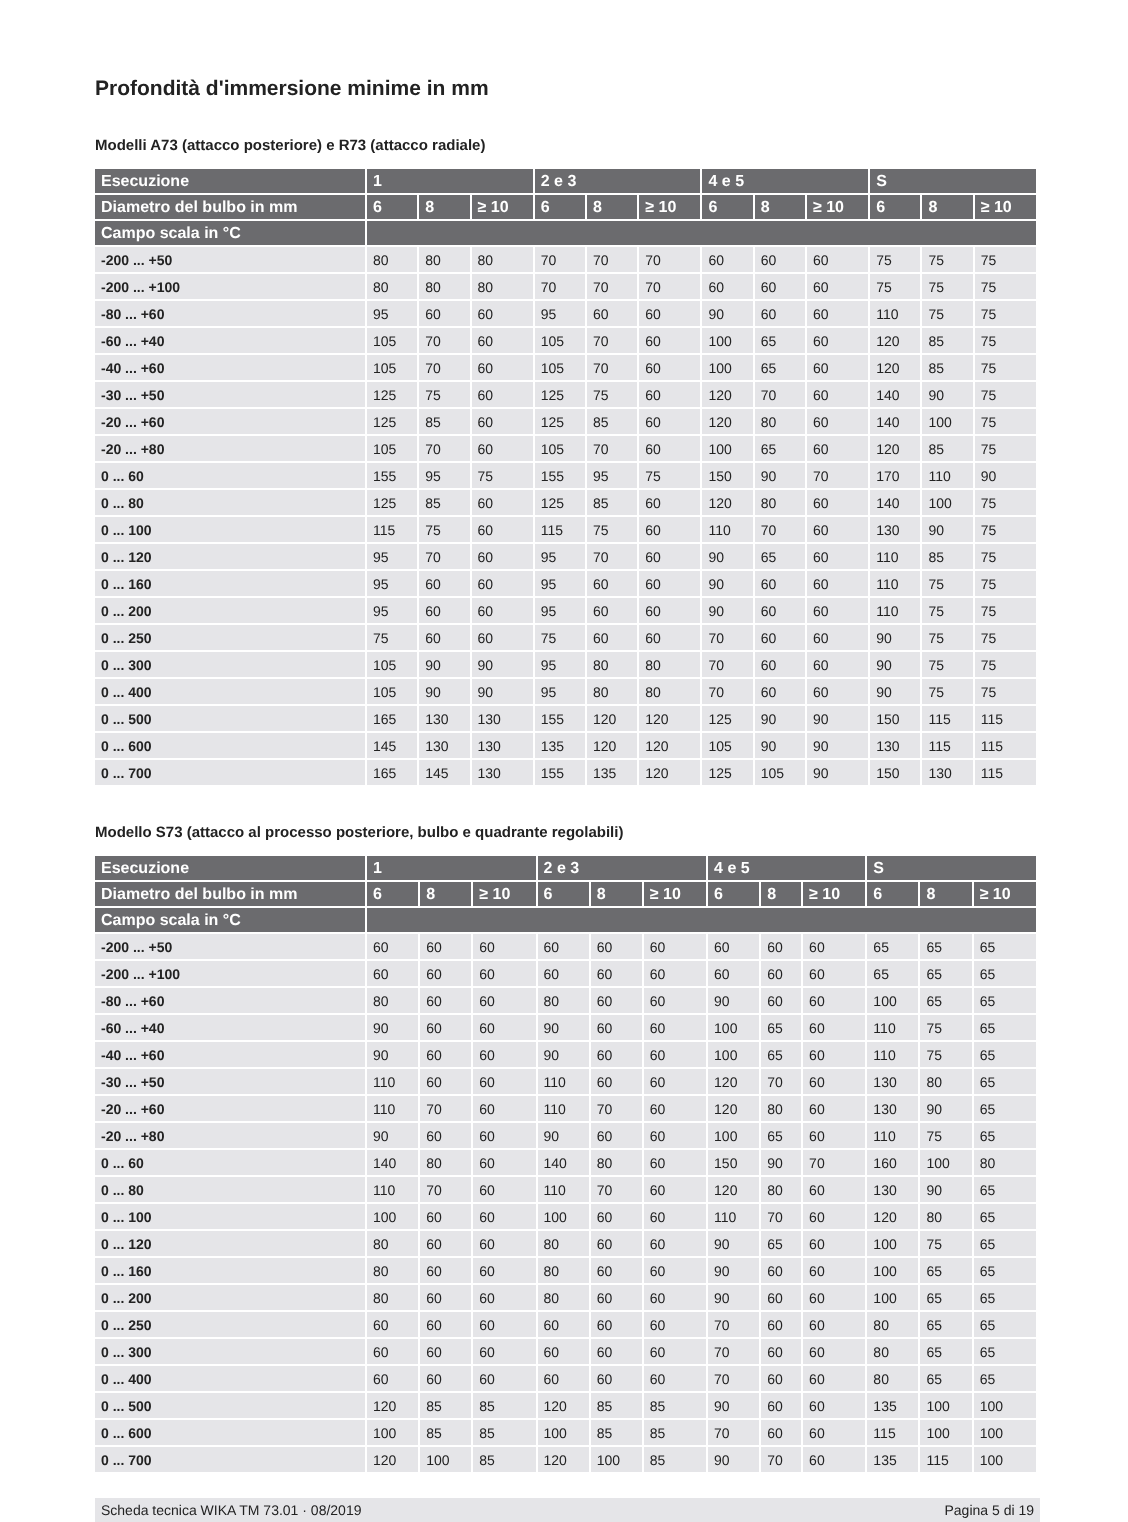Profondità d'immersione minime in mm
Modelli A73 (attacco posteriore) e R73 (attacco radiale)
| Esecuzione | 1 | | | 2 e 3 | | | 4 e 5 | | | S | | |
| --- | --- | --- | --- | --- | --- | --- | --- | --- | --- | --- | --- | --- |
| Diametro del bulbo in mm | 6 | 8 | ≥ 10 | 6 | 8 | ≥ 10 | 6 | 8 | ≥ 10 | 6 | 8 | ≥ 10 |
| Campo scala in °C | | | | | | | | | | | | |
| -200 ... +50 | 80 | 80 | 80 | 70 | 70 | 70 | 60 | 60 | 60 | 75 | 75 | 75 |
| -200 ... +100 | 80 | 80 | 80 | 70 | 70 | 70 | 60 | 60 | 60 | 75 | 75 | 75 |
| -80 ... +60 | 95 | 60 | 60 | 95 | 60 | 60 | 90 | 60 | 60 | 110 | 75 | 75 |
| -60 ... +40 | 105 | 70 | 60 | 105 | 70 | 60 | 100 | 65 | 60 | 120 | 85 | 75 |
| -40 ... +60 | 105 | 70 | 60 | 105 | 70 | 60 | 100 | 65 | 60 | 120 | 85 | 75 |
| -30 ... +50 | 125 | 75 | 60 | 125 | 75 | 60 | 120 | 70 | 60 | 140 | 90 | 75 |
| -20 ... +60 | 125 | 85 | 60 | 125 | 85 | 60 | 120 | 80 | 60 | 140 | 100 | 75 |
| -20 ... +80 | 105 | 70 | 60 | 105 | 70 | 60 | 100 | 65 | 60 | 120 | 85 | 75 |
| 0 ... 60 | 155 | 95 | 75 | 155 | 95 | 75 | 150 | 90 | 70 | 170 | 110 | 90 |
| 0 ... 80 | 125 | 85 | 60 | 125 | 85 | 60 | 120 | 80 | 60 | 140 | 100 | 75 |
| 0 ... 100 | 115 | 75 | 60 | 115 | 75 | 60 | 110 | 70 | 60 | 130 | 90 | 75 |
| 0 ... 120 | 95 | 70 | 60 | 95 | 70 | 60 | 90 | 65 | 60 | 110 | 85 | 75 |
| 0 ... 160 | 95 | 60 | 60 | 95 | 60 | 60 | 90 | 60 | 60 | 110 | 75 | 75 |
| 0 ... 200 | 95 | 60 | 60 | 95 | 60 | 60 | 90 | 60 | 60 | 110 | 75 | 75 |
| 0 ... 250 | 75 | 60 | 60 | 75 | 60 | 60 | 70 | 60 | 60 | 90 | 75 | 75 |
| 0 ... 300 | 105 | 90 | 90 | 95 | 80 | 80 | 70 | 60 | 60 | 90 | 75 | 75 |
| 0 ... 400 | 105 | 90 | 90 | 95 | 80 | 80 | 70 | 60 | 60 | 90 | 75 | 75 |
| 0 ... 500 | 165 | 130 | 130 | 155 | 120 | 120 | 125 | 90 | 90 | 150 | 115 | 115 |
| 0 ... 600 | 145 | 130 | 130 | 135 | 120 | 120 | 105 | 90 | 90 | 130 | 115 | 115 |
| 0 ... 700 | 165 | 145 | 130 | 155 | 135 | 120 | 125 | 105 | 90 | 150 | 130 | 115 |
Modello S73 (attacco al processo posteriore, bulbo e quadrante regolabili)
| Esecuzione | 1 | | | 2 e 3 | | | 4 e 5 | | | S | | |
| --- | --- | --- | --- | --- | --- | --- | --- | --- | --- | --- | --- | --- |
| Diametro del bulbo in mm | 6 | 8 | ≥ 10 | 6 | 8 | ≥ 10 | 6 | 8 | ≥ 10 | 6 | 8 | ≥ 10 |
| Campo scala in °C | | | | | | | | | | | | |
| -200 ... +50 | 60 | 60 | 60 | 60 | 60 | 60 | 60 | 60 | 60 | 65 | 65 | 65 |
| -200 ... +100 | 60 | 60 | 60 | 60 | 60 | 60 | 60 | 60 | 60 | 65 | 65 | 65 |
| -80 ... +60 | 80 | 60 | 60 | 80 | 60 | 60 | 90 | 60 | 60 | 100 | 65 | 65 |
| -60 ... +40 | 90 | 60 | 60 | 90 | 60 | 60 | 100 | 65 | 60 | 110 | 75 | 65 |
| -40 ... +60 | 90 | 60 | 60 | 90 | 60 | 60 | 100 | 65 | 60 | 110 | 75 | 65 |
| -30 ... +50 | 110 | 60 | 60 | 110 | 60 | 60 | 120 | 70 | 60 | 130 | 80 | 65 |
| -20 ... +60 | 110 | 70 | 60 | 110 | 70 | 60 | 120 | 80 | 60 | 130 | 90 | 65 |
| -20 ... +80 | 90 | 60 | 60 | 90 | 60 | 60 | 100 | 65 | 60 | 110 | 75 | 65 |
| 0 ... 60 | 140 | 80 | 60 | 140 | 80 | 60 | 150 | 90 | 70 | 160 | 100 | 80 |
| 0 ... 80 | 110 | 70 | 60 | 110 | 70 | 60 | 120 | 80 | 60 | 130 | 90 | 65 |
| 0 ... 100 | 100 | 60 | 60 | 100 | 60 | 60 | 110 | 70 | 60 | 120 | 80 | 65 |
| 0 ... 120 | 80 | 60 | 60 | 80 | 60 | 60 | 90 | 65 | 60 | 100 | 75 | 65 |
| 0 ... 160 | 80 | 60 | 60 | 80 | 60 | 60 | 90 | 60 | 60 | 100 | 65 | 65 |
| 0 ... 200 | 80 | 60 | 60 | 80 | 60 | 60 | 90 | 60 | 60 | 100 | 65 | 65 |
| 0 ... 250 | 60 | 60 | 60 | 60 | 60 | 60 | 70 | 60 | 60 | 80 | 65 | 65 |
| 0 ... 300 | 60 | 60 | 60 | 60 | 60 | 60 | 70 | 60 | 60 | 80 | 65 | 65 |
| 0 ... 400 | 60 | 60 | 60 | 60 | 60 | 60 | 70 | 60 | 60 | 80 | 65 | 65 |
| 0 ... 500 | 120 | 85 | 85 | 120 | 85 | 85 | 90 | 60 | 60 | 135 | 100 | 100 |
| 0 ... 600 | 100 | 85 | 85 | 100 | 85 | 85 | 70 | 60 | 60 | 115 | 100 | 100 |
| 0 ... 700 | 120 | 100 | 85 | 120 | 100 | 85 | 90 | 70 | 60 | 135 | 115 | 100 |
Scheda tecnica WIKA TM 73.01 · 08/2019 Pagina 5 di 19